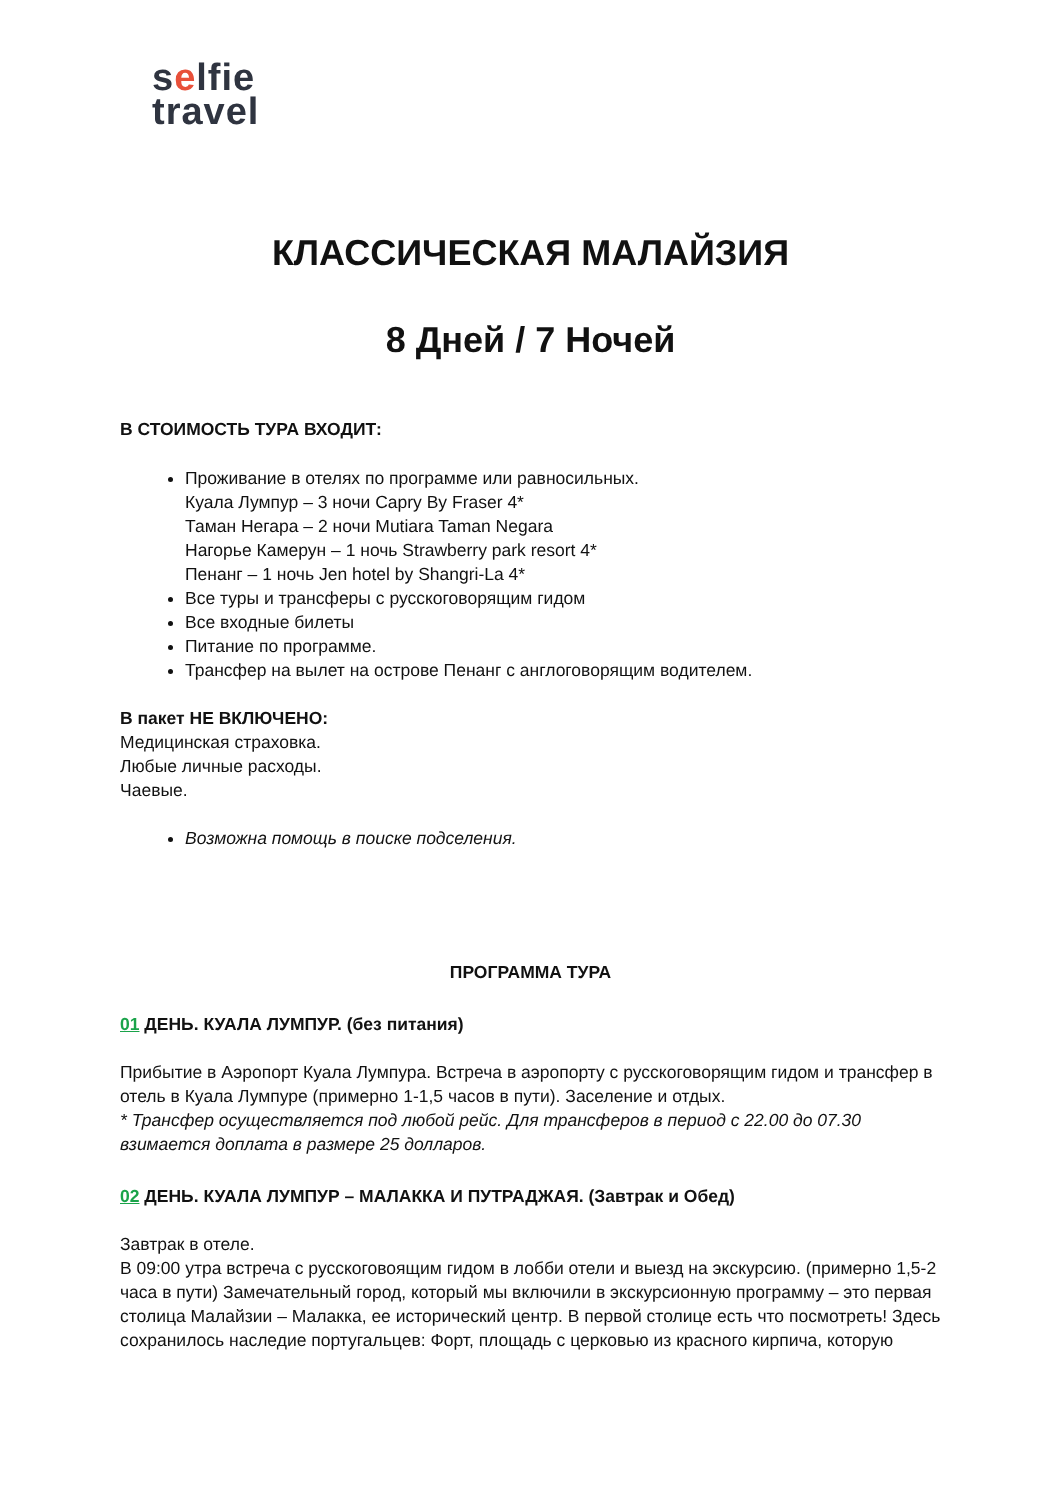selfie
travel
КЛАССИЧЕСКАЯ МАЛАЙЗИЯ
8 Дней / 7 Ночей
В СТОИМОСТЬ ТУРА ВХОДИТ:
Проживание в отелях по программе или равносильных.
Куала Лумпур – 3 ночи Capry By Fraser 4*
Таман Негара – 2 ночи Mutiara Taman Negara
Нагорье Камерун – 1 ночь Strawberry park resort 4*
Пенанг – 1 ночь Jen hotel by Shangri-La 4*
Все туры и трансферы с русскоговорящим гидом
Все входные билеты
Питание по программе.
Трансфер на вылет на острове Пенанг с англоговорящим водителем.
В пакет НЕ ВКЛЮЧЕНО:
Медицинская страховка.
Любые личные расходы.
Чаевые.
Возможна помощь в поиске подселения.
ПРОГРАММА ТУРА
01 ДЕНЬ. КУАЛА ЛУМПУР. (без питания)
Прибытие в Аэропорт Куала Лумпура. Встреча в аэропорту с русскоговорящим гидом и трансфер в отель в Куала Лумпуре (примерно 1-1,5 часов в пути). Заселение и отдых.
* Трансфер осуществляется под любой рейс. Для трансферов в период с 22.00 до 07.30 взимается доплата в размере 25 долларов.
02 ДЕНЬ. КУАЛА ЛУМПУР – МАЛАККА И ПУТРАДЖАЯ. (Завтрак и Обед)
Завтрак в отеле.
В 09:00 утра встреча с русскоговоящим гидом в лобби отели и выезд на экскурсию. (примерно 1,5-2 часа в пути) Замечательный город, который мы включили в экскурсионную программу – это первая столица Малайзии – Малакка, ее исторический центр. В первой столице есть что посмотреть! Здесь сохранилось наследие португальцев: Форт, площадь с церковью из красного кирпича, которую